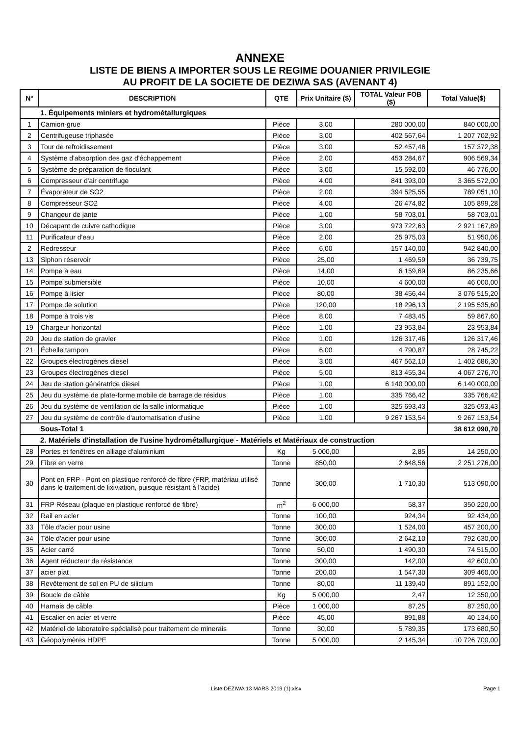ANNEXE
LISTE DE BIENS A IMPORTER SOUS LE REGIME DOUANIER PRIVILEGIE
AU PROFIT DE LA SOCIETE DE DEZIWA SAS (AVENANT 4)
| N° | DESCRIPTION | QTE | Prix Unitaire ($) | TOTAL Valeur FOB ($) | Total Value($) |
| --- | --- | --- | --- | --- | --- |
| 1. Équipements miniers et hydrométallurgiques | | | | | |
| 1 | Camion-grue | Pièce | 3,00 | 280 000,00 | 840 000,00 |
| 2 | Centrifugeuse triphasée | Pièce | 3,00 | 402 567,64 | 1 207 702,92 |
| 3 | Tour de refroidissement | Pièce | 3,00 | 52 457,46 | 157 372,38 |
| 4 | Système d'absorption des gaz d'échappement | Pièce | 2,00 | 453 284,67 | 906 569,34 |
| 5 | Système de préparation de floculant | Pièce | 3,00 | 15 592,00 | 46 776,00 |
| 6 | Compresseur d'air centrifuge | Pièce | 4,00 | 841 393,00 | 3 365 572,00 |
| 7 | Évaporateur de SO2 | Pièce | 2,00 | 394 525,55 | 789 051,10 |
| 8 | Compresseur SO2 | Pièce | 4,00 | 26 474,82 | 105 899,28 |
| 9 | Changeur de jante | Pièce | 1,00 | 58 703,01 | 58 703,01 |
| 10 | Décapant de cuivre cathodique | Pièce | 3,00 | 973 722,63 | 2 921 167,89 |
| 11 | Purificateur d'eau | Pièce | 2,00 | 25 975,03 | 51 950,06 |
| 2 | Redresseur | Pièce | 6,00 | 157 140,00 | 942 840,00 |
| 13 | Siphon réservoir | Pièce | 25,00 | 1 469,59 | 36 739,75 |
| 14 | Pompe à eau | Pièce | 14,00 | 6 159,69 | 86 235,66 |
| 15 | Pompe submersible | Pièce | 10,00 | 4 600,00 | 46 000,00 |
| 16 | Pompe à lisier | Pièce | 80,00 | 38 456,44 | 3 076 515,20 |
| 17 | Pompe de solution | Pièce | 120,00 | 18 296,13 | 2 195 535,60 |
| 18 | Pompe à trois vis | Pièce | 8,00 | 7 483,45 | 59 867,60 |
| 19 | Chargeur horizontal | Pièce | 1,00 | 23 953,84 | 23 953,84 |
| 20 | Jeu de station de gravier | Pièce | 1,00 | 126 317,46 | 126 317,46 |
| 21 | Échelle tampon | Pièce | 6,00 | 4 790,87 | 28 745,22 |
| 22 | Groupes électrogènes diesel | Pièce | 3,00 | 467 562,10 | 1 402 686,30 |
| 23 | Groupes électrogènes diesel | Pièce | 5,00 | 813 455,34 | 4 067 276,70 |
| 24 | Jeu de station génératrice diesel | Pièce | 1,00 | 6 140 000,00 | 6 140 000,00 |
| 25 | Jeu du système de plate-forme mobile de barrage de résidus | Pièce | 1,00 | 335 766,42 | 335 766,42 |
| 26 | Jeu du système de ventilation de la salle informatique | Pièce | 1,00 | 325 693,43 | 325 693,43 |
| 27 | Jeu du système de contrôle d'automatisation d'usine | Pièce | 1,00 | 9 267 153,54 | 9 267 153,54 |
| Sous-Total 1 | | | | | 38 612 090,70 |
| 2. Matériels d'installation de l'usine hydrométallurgique - Matériels et Matériaux de construction | | | | | |
| 28 | Portes et fenêtres en alliage d'aluminium | Kg | 5 000,00 | 2,85 | 14 250,00 |
| 29 | Fibre en verre | Tonne | 850,00 | 2 648,56 | 2 251 276,00 |
| 30 | Pont en FRP - Pont en plastique renforcé de fibre (FRP, matériau utilisé dans le traitement de lixiviation, puisque résistant à l'acide) | Tonne | 300,00 | 1 710,30 | 513 090,00 |
| 31 | FRP Réseau (plaque en plastique renforcé de fibre) | m<sup>2</sup> | 6 000,00 | 58,37 | 350 220,00 |
| 32 | Rail en acier | Tonne | 100,00 | 924,34 | 92 434,00 |
| 33 | Tôle d'acier pour usine | Tonne | 300,00 | 1 524,00 | 457 200,00 |
| 34 | Tôle d'acier pour usine | Tonne | 300,00 | 2 642,10 | 792 630,00 |
| 35 | Acier carré | Tonne | 50,00 | 1 490,30 | 74 515,00 |
| 36 | Agent réducteur de résistance | Tonne | 300,00 | 142,00 | 42 600,00 |
| 37 | acier plat | Tonne | 200,00 | 1 547,30 | 309 460,00 |
| 38 | Revêtement de sol en PU de silicium | Tonne | 80,00 | 11 139,40 | 891 152,00 |
| 39 | Boucle de câble | Kg | 5 000,00 | 2,47 | 12 350,00 |
| 40 | Harnais de câble | Pièce | 1 000,00 | 87,25 | 87 250,00 |
| 41 | Escalier en acier et verre | Pièce | 45,00 | 891,88 | 40 134,60 |
| 42 | Matériel de laboratoire spécialisé pour traitement de minerais | Tonne | 30,00 | 5 789,35 | 173 680,50 |
| 43 | Géopolymères HDPE | Tonne | 5 000,00 | 2 145,34 | 10 726 700,00 |
Liste DEZIWA 13 MARS 2019 (1).xlsx Page 1